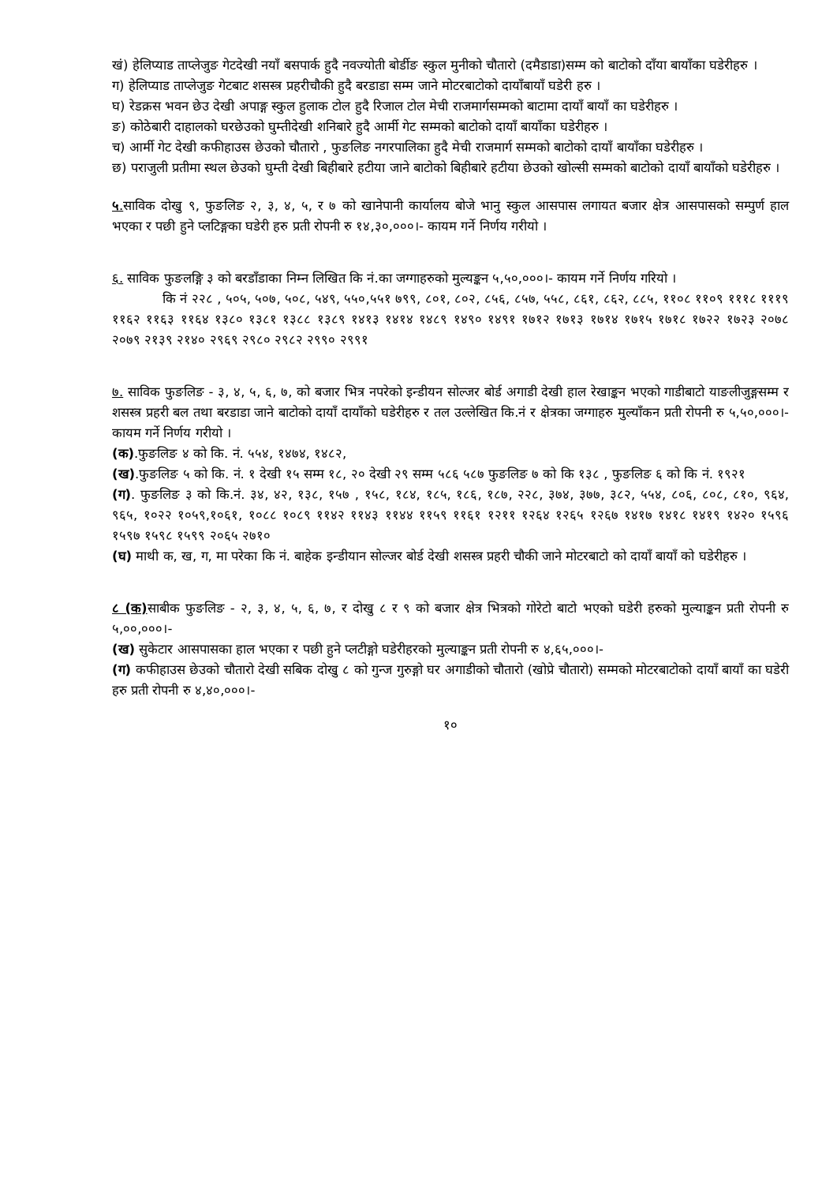खं) हेलिप्याड ताप्लेजुङ गेटदेखी नयाँ बसपार्क हुदै नवज्योती बोर्डीङ स्कुल मुनीको चौतारो (दमैडाडा)सम्म को बाटोको दाँया बायाँका घडेरीहरु ।
ग) हेलिप्याड ताप्लेजुङ गेटबाट शसस्त्र प्रहरीचौकी हुदै बरडाडा सम्म जाने मोटरबाटोको दायाँबायाँ घडेरी हरु ।
घ) रेडक्रस भवन छेउ देखी अपाङ्ग स्कुल हुलाक टोल हुदै रिजाल टोल मेची राजमार्गसम्मको बाटामा दायाँ बायाँ का घडेरीहरु ।
ङ) कोठेबारी दाहालको घरछेउको घुम्तीदेखी शनिबारे हुदै आर्मी गेट सम्मको बाटोको दायाँ बायाँका घडेरीहरु ।
च) आर्मी गेट देखी कफीहाउस छेउको चौतारो , फुङलिङ नगरपालिका हुदै मेची राजमार्ग सम्मको बाटोको दायाँ बायाँका घडेरीहरु ।
छ) पराजुली प्रतीमा स्थल छेउको घुम्ती देखी बिहीबारे हटीया जाने बाटोको बिहीबारे हटीया छेउको खोल्सी सम्मको बाटोको दायाँ बायाँको घडेरीहरु ।
५. साविक दोखु ९, फुङलिङ २, ३, ४, ५, र ७ को खानेपानी कार्यालय बोजे भानु स्कुल आसपास लगायत बजार क्षेत्र आसपासको सम्पुर्ण हाल भएका र पछी हुने प्लटिङ्गका घडेरी हरु प्रती रोपनी रु १४,३०,०००।- कायम गर्ने निर्णय गरीयो ।
६. साविक फुङलङ्गि ३ को बरडाँडाका निम्न लिखित कि नं.का जग्गाहरुको मुल्यङ्कन ५,५०,०००।- कायम गर्ने निर्णय गरियो ।
कि नं २२८ , ५०५, ५०७, ५०८, ५४९, ५५०,५५१ ७९९, ८०१, ८०२, ८५६, ८५७, ५५८, ८६१, ८६२, ८८५, ११०८ ११०९ १११८ १११९ ११६२ ११६३ ११६४ १३८० १३८१ १३८८ १३८९ १४१३ १४१४ १४८९ १४९० १४९१ १७१२ १७१३ १७१४ १७१५ १७१८ १७२२ १७२३ २०७८ २०७९ २१३९ २१४० २९६९ २९८० २९८२ २९९० २९९१
७. साविक फुङलिङ - ३, ४, ५, ६, ७, को बजार भित्र नपरेको इन्डीयन सोल्जर बोर्ड अगाडी देखी हाल रेखाङ्कन भएको गाडीबाटो याङलीजुङ्गसम्म र शसस्त्र प्रहरी बल तथा बरडाडा जाने बाटोको दायाँ दायाँको घडेरीहरु र तल उल्लेखित कि.नं र क्षेत्रका जग्गाहरु मुल्याँकन प्रती रोपनी रु ५,५०,०००।- कायम गर्ने निर्णय गरीयो ।
(क).फुङलिङ ४ को कि. नं. ५५४, १४७४, १४८२,
(ख).फुङलिङ ५ को कि. नं. १ देखी १५ सम्म १८, २० देखी २९ सम्म ५८६ ५८७ फुङलिङ ७ को कि १३८ , फुङलिङ ६ को कि नं. १९२१
(ग). फुङलिङ ३ को कि.नं. ३४, ४२, १३८, १५७ , १५८, १८४, १८५, १८६, १८७, २२८, ३७४, ३७७, ३८२, ५५४, ८०६, ८०८, ८१०, ९६४, ९६५, १०२२ १०५९,१०६१, १०८८ १०८९ ११४२ ११४३ ११४४ ११५९ ११६१ १२११ १२६४ १२६५ १२६७ १४१७ १४१८ १४१९ १४२० १५९६ १५९७ १५९८ १५९९ २०६५ २७१०
(घ) माथी क, ख, ग, मा परेका कि नं. बाहेक इन्डीयान सोल्जर बोर्ड देखी शसस्त्र प्रहरी चौकी जाने मोटरबाटो को दायाँ बायाँ को घडेरीहरु ।
८ (क) साबीक फुङलिङ - २, ३, ४, ५, ६, ७, र दोखु ८ र ९ को बजार क्षेत्र भित्रको गोरेटो बाटो भएको घडेरी हरुको मुल्याङ्कन प्रती रोपनी रु ५,००,०००।-
(ख) सुकेटार आसपासका हाल भएका र पछी हुने प्लटीङ्गो घडेरीहरको मुल्याङ्कन प्रती रोपनी रु ४,६५,०००।-
(ग) कफीहाउस छेउको चौतारो देखी सबिक दोखु ८ को गुन्ज गुरुङ्गो घर अगाडीको चौतारो (खोप्रे चौतारो) सम्मको मोटरबाटोको दायाँ बायाँ का घडेरी हरु प्रती रोपनी रु ४,४०,०००।-
१०